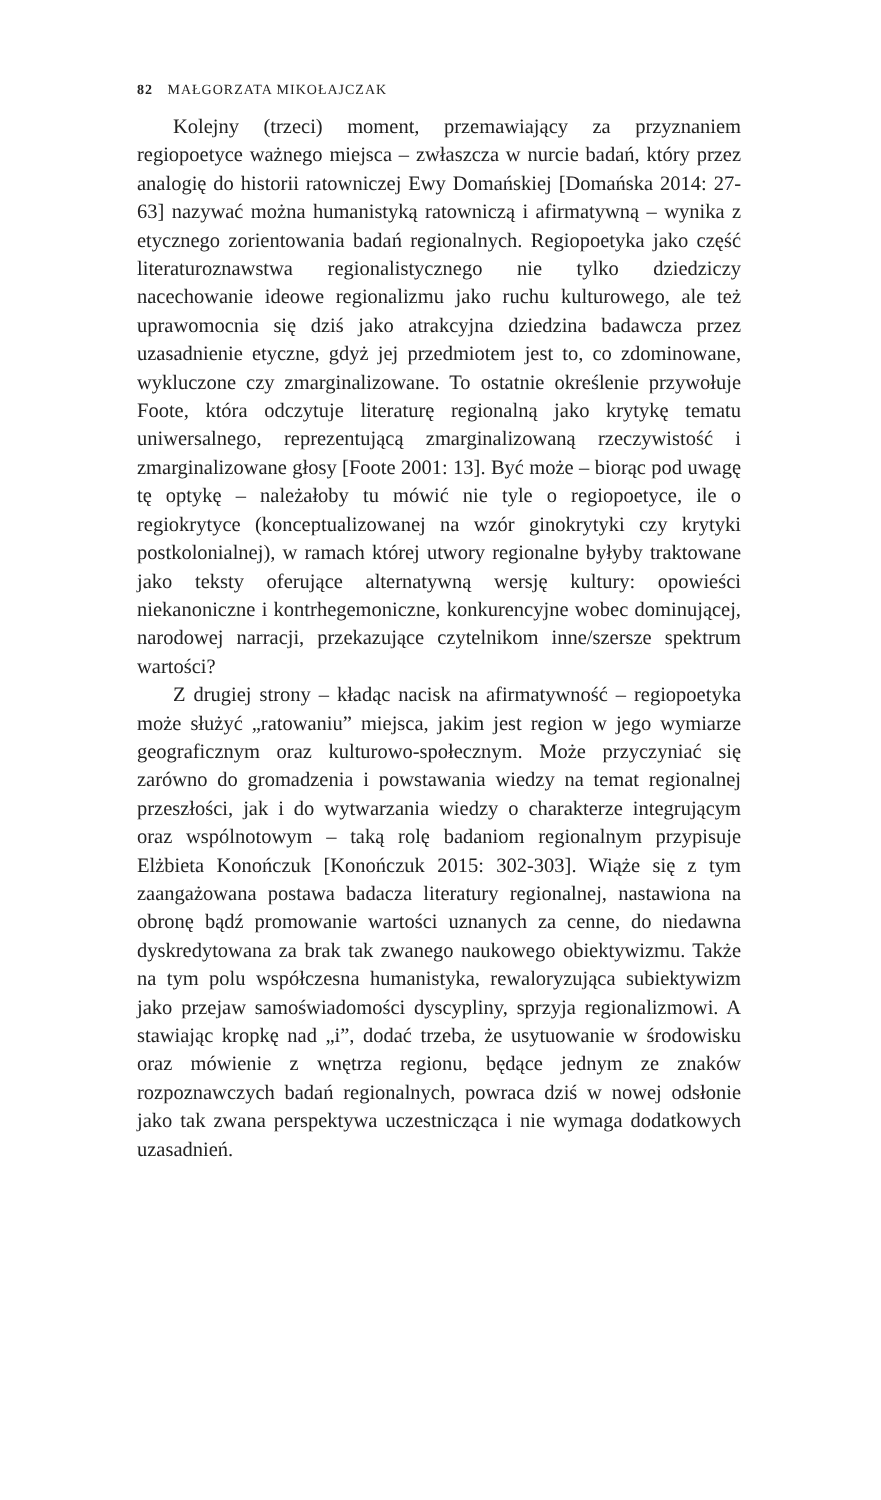82 MAŁGORZATA MIKOŁAJCZAK
Kolejny (trzeci) moment, przemawiający za przyznaniem regiopoetyce ważnego miejsca – zwłaszcza w nurcie badań, który przez analogię do historii ratowniczej Ewy Domańskiej [Domańska 2014: 27-63] nazywać można humanistyką ratowniczą i afirmatywną – wynika z etycznego zorientowania badań regionalnych. Regiopoetyka jako część literaturoznawstwa regionalistycznego nie tylko dziedziczy nacechowanie ideowe regionalizmu jako ruchu kulturowego, ale też uprawomocnia się dziś jako atrakcyjna dziedzina badawcza przez uzasadnienie etyczne, gdyż jej przedmiotem jest to, co zdominowane, wykluczone czy zmarginalizowane. To ostatnie określenie przywołuje Foote, która odczytuje literaturę regionalną jako krytykę tematu uniwersalnego, reprezentującą zmarginalizowaną rzeczywistość i zmarginalizowane głosy [Foote 2001: 13]. Być może – biorąc pod uwagę tę optykę – należałoby tu mówić nie tyle o regiopoetyce, ile o regiokrytyce (konceptualizowanej na wzór ginokrytyki czy krytyki postkolonialnej), w ramach której utwory regionalne byłyby traktowane jako teksty oferujące alternatywną wersję kultury: opowieści niekanoniczne i kontrhegemoniczne, konkurencyjne wobec dominującej, narodowej narracji, przekazujące czytelnikom inne/szersze spektrum wartości?
Z drugiej strony – kładąc nacisk na afirmatywność – regiopoetyka może służyć „ratowaniu” miejsca, jakim jest region w jego wymiarze geograficznym oraz kulturowo-społecznym. Może przyczyniać się zarówno do gromadzenia i powstawania wiedzy na temat regionalnej przeszłości, jak i do wytwarzania wiedzy o charakterze integrującym oraz wspólnotowym – taką rolę badaniom regionalnym przypisuje Elżbieta Konończuk [Konończuk 2015: 302-303]. Wiąże się z tym zaangażowana postawa badacza literatury regionalnej, nastawiona na obronę bądź promowanie wartości uznanych za cenne, do niedawna dyskredytowana za brak tak zwanego naukowego obiektywizmu. Także na tym polu współczesna humanistyka, rewaloryzująca subiektywizm jako przejaw samoświadomości dyscypliny, sprzyja regionalizmowi. A stawiając kropkę nad „i”, dodać trzeba, że usytuowanie w środowisku oraz mówienie z wnętrza regionu, będące jednym ze znaków rozpoznawczych badań regionalnych, powraca dziś w nowej odsłonie jako tak zwana perspektywa uczestnicząca i nie wymaga dodatkowych uzasadnień.